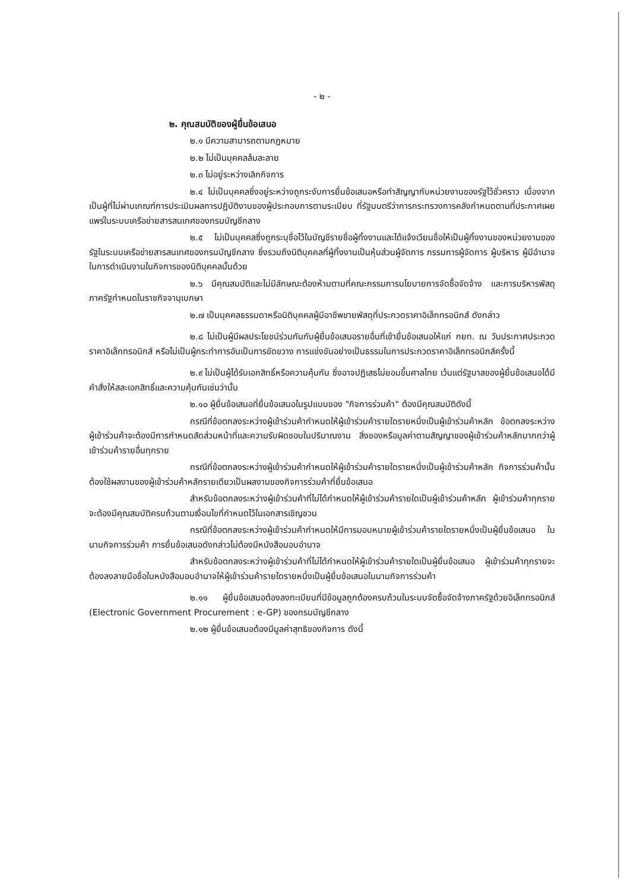- ๒ -
๒. คุณสมบัติของผู้ยื่นข้อเสนอ
๒.๑ มีความสามารถตามกฎหมาย
๒.๒ ไม่เป็นบุคคลล้มละลาย
๒.๓ ไม่อยู่ระหว่างเลิกกิจการ
๒.๔ ไม่เป็นบุคคลซึ่งอยู่ระหว่างถูกระงับการยื่นข้อเสนอหรือทำสัญญากับหน่วยงานของรัฐไว้ชั่วคราว เนื่องจากเป็นผู้ที่ไม่ผ่านเกณฑ์การประเมินผลการปฏิบัติงานของผู้ประกอบการตามระเบียบ ที่รัฐมนตรีว่าการกระทรวงการคลังกำหนดตามที่ประกาศเผยแพร่ในระบบเครือข่ายสารสนเทศของกรมบัญชีกลาง
๒.๕ ไม่เป็นบุคคลซึ่งถูกระบุชื่อไว้ในบัญชีรายชื่อผู้ทิ้งงานและได้แจ้งเวียนชื่อให้เป็นผู้ทิ้งงานของหน่วยงานของรัฐในระบบเครือข่ายสารสนเทศของกรมบัญชีกลาง ซึ่งรวมถึงนิติบุคคลที่ผู้ทิ้งงานเป็นหุ้นส่วนผู้จัดการ กรรมการผู้จัดการ ผู้บริหาร ผู้มีอำนาจในการดำเนินงานในกิจการของนิติบุคคลนั้นด้วย
๒.๖ มีคุณสมบัติและไม่มีลักษณะต้องห้ามตามที่คณะกรรมการนโยบายการจัดซื้อจัดจ้าง และการบริหารพัสดุภาครัฐกำหนดในราชกิจจานุเบกษา
๒.๗ เป็นบุคคลธรรมดาหรือนิติบุคคลผู้มีอาชีพขายพัสดุที่ประกวดราคาอิเล็กทรอนิกส์ ดังกล่าว
๒.๘ ไม่เป็นผู้มีผลประโยชน์ร่วมกันกับผู้ยื่นข้อเสนอรายอื่นที่เข้ายื่นข้อเสนอให้แก่ กยท. ณ วันประกาศประกวดราคาอิเล็กทรอนิกส์ หรือไม่เป็นผู้กระทำการอันเป็นการขัดขวาง การแข่งขันอย่างเป็นธรรมในการประกวดราคาอิเล็กทรอนิกส์ครั้งนี้
๒.๙ ไม่เป็นผู้ได้รับเอกสิทธิ์หรือความคุ้มกัน ซึ่งอาจปฏิเสธไม่ยอมขึ้นศาลไทย เว้นแต่รัฐบาลของผู้ยื่นข้อเสนอได้มีคำสั่งให้สละเอกสิทธิ์และความคุ้มกันเช่นว่านั้น
๒.๑๐ ผู้ยื่นข้อเสนอที่ยื่นข้อเสนอในรูปแบบของ "กิจการร่วมค้า" ต้องมีคุณสมบัติดังนี้
กรณีที่ข้อตกลงระหว่างผู้เข้าร่วมค้ากำหนดให้ผู้เข้าร่วมค้ารายใดรายหนึ่งเป็นผู้เข้าร่วมค้าหลัก ข้อตกลงระหว่างผู้เข้าร่วมค้าจะต้องมีการกำหนดสัดส่วนหน้าที่และความรับผิดชอบในปริมาณงาน สิ่งของหรือมูลค่าตามสัญญาของผู้เข้าร่วมค้าหลักมากกว่าผู้เข้าร่วมค้ารายอื่นทุกราย
กรณีที่ข้อตกลงระหว่างผู้เข้าร่วมค้ากำหนดให้ผู้เข้าร่วมค้ารายใดรายหนึ่งเป็นผู้เข้าร่วมค้าหลัก กิจการร่วมค้านั้นต้องใช้ผลงานของผู้เข้าร่วมค้าหลักรายเดียวเป็นผลงานของกิจการร่วมค้าที่ยื่นข้อเสนอ
สำหรับข้อตกลงระหว่างผู้เข้าร่วมค้าที่ไม่ได้กำหนดให้ผู้เข้าร่วมค้ารายใดเป็นผู้เข้าร่วมค้าหลัก ผู้เข้าร่วมค้าทุกรายจะต้องมีคุณสมบัติครบถ้วนตามเงื่อนไขที่กำหนดไว้ในเอกสารเชิญชวน
กรณีที่ข้อตกลงระหว่างผู้เข้าร่วมค้ากำหนดให้มีการมอบหมายผู้เข้าร่วมค้ารายใดรายหนึ่งเป็นผู้ยื่นข้อเสนอ ในนามกิจการร่วมค้า การยื่นข้อเสนอดังกล่าวไม่ต้องมีหนังสือมอบอำนาจ
สำหรับข้อตกลงระหว่างผู้เข้าร่วมค้าที่ไม่ได้กำหนดให้ผู้เข้าร่วมค้ารายใดเป็นผู้ยื่นข้อเสนอ ผู้เข้าร่วมค้าทุกรายจะต้องลงลายมือชื่อในหนังสือมอบอำนาจให้ผู้เข้าร่วมค้ารายใดรายหนึ่งเป็นผู้ยื่นข้อเสนอในนามกิจการร่วมค้า
๒.๑๑ ผู้ยื่นข้อเสนอต้องลงทะเบียนที่มีข้อมูลถูกต้องครบถ้วนในระบบจัดซื้อจัดจ้างภาครัฐด้วยอิเล็กทรอนิกส์ (Electronic Government Procurement : e-GP) ของกรมบัญชีกลาง
๒.๑๒ ผู้ยื่นข้อเสนอต้องมีมูลค่าสุทธิของกิจการ ดังนี้